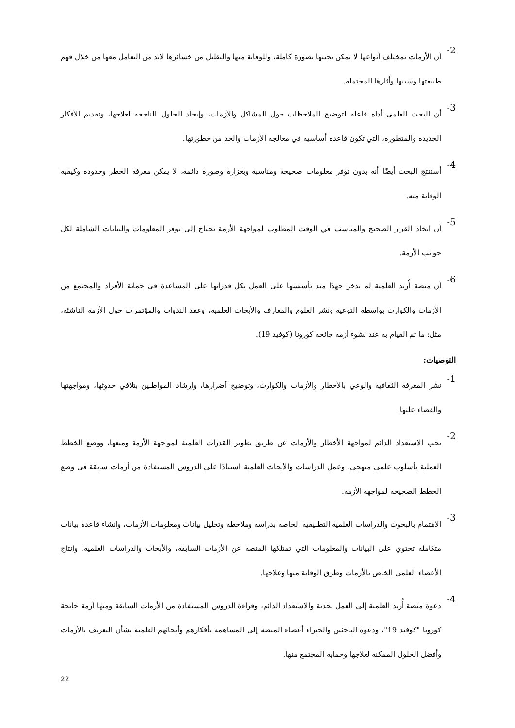2-
أن الأزمات بمختلف أنواعها لا يمكن تجنبها بصورة كاملة، وللوقاية منها والتقليل من خسائرها لابد من التعامل معها من خلال فهم طبيعتها وسببها وأثارها المحتملة.
3-
أن البحث العلمي أداة فاعلة لتوضيح الملاحظات حول المشاكل والأزمات، وإيجاد الحلول الناجحة لعلاجها، وتقديم الأفكار الجديدة والمتطورة، التي تكون قاعدة أساسية في معالجة الأزمات والحد من خطورتها.
4-
أستنتج البحث أيضًا أنه بدون توفر معلومات صحيحة ومناسبة وبغزارة وصورة دائمة، لا يمكن معرفة الخطر وحدوده وكيفية الوقاية منه.
5-
أن اتخاذ القرار الصحيح والمناسب في الوقت المطلوب لمواجهة الأزمة يحتاج إلى توفر المعلومات والبيانات الشاملة لكل جوانب الأزمة.
6-
أن منصة أُريد العلمية لم تذخر جهدًا منذ تأسيسها على العمل بكل قدراتها على المساعدة في حماية الأفراد والمجتمع من الأزمات والكوارث بواسطة التوعية ونشر العلوم والمعارف والأبحاث العلمية، وعقد الندوات والمؤتمرات حول الأزمة الناشئة، مثل: ما تم القيام به عند نشوء أزمة جائحة كورونا (كوفيد 19).
التوصيات:
1-
نشر المعرفة الثقافية والوعي بالأخطار والأزمات والكوارث، وتوضيح أضرارها، وإرشاد المواطنين بتلافي حدوثها، ومواجهتها والقضاء عليها.
2-
يجب الاستعداد الدائم لمواجهة الأخطار والأزمات عن طريق تطوير القدرات العلمية لمواجهة الأزمة ومنعها، ووضع الخطط العملية بأسلوب علمي منهجي، وعمل الدراسات والأبحاث العلمية استنادًا على الدروس المستفادة من أزمات سابقة في وضع الخطط الصحيحة لمواجهة الأزمة.
3-
الاهتمام بالبحوث والدراسات العلمية التطبيقية الخاصة بدراسة وملاحظة وتحليل بيانات ومعلومات الأزمات، وإنشاء قاعدة بيانات متكاملة تحتوي على البيانات والمعلومات التي تمتلكها المنصة عن الأزمات السابقة، والأبحاث والدراسات العلمية، وإنتاج الأعضاء العلمي الخاص بالأزمات وطرق الوقاية منها وعلاجها.
4-
دعوة منصة أُريد العلمية إلى العمل بجدية والاستعداد الدائم، وقراءة الدروس المستفادة من الأزمات السابقة ومنها أزمة جائحة كورونا "كوفيد 19"، ودعوة الباحثين والخبراء أعضاء المنصة إلى المساهمة بأفكارهم وأبحاثهم العلمية بشأن التعريف بالأزمات وأفضل الحلول الممكنة لعلاجها وحماية المجتمع منها.
22